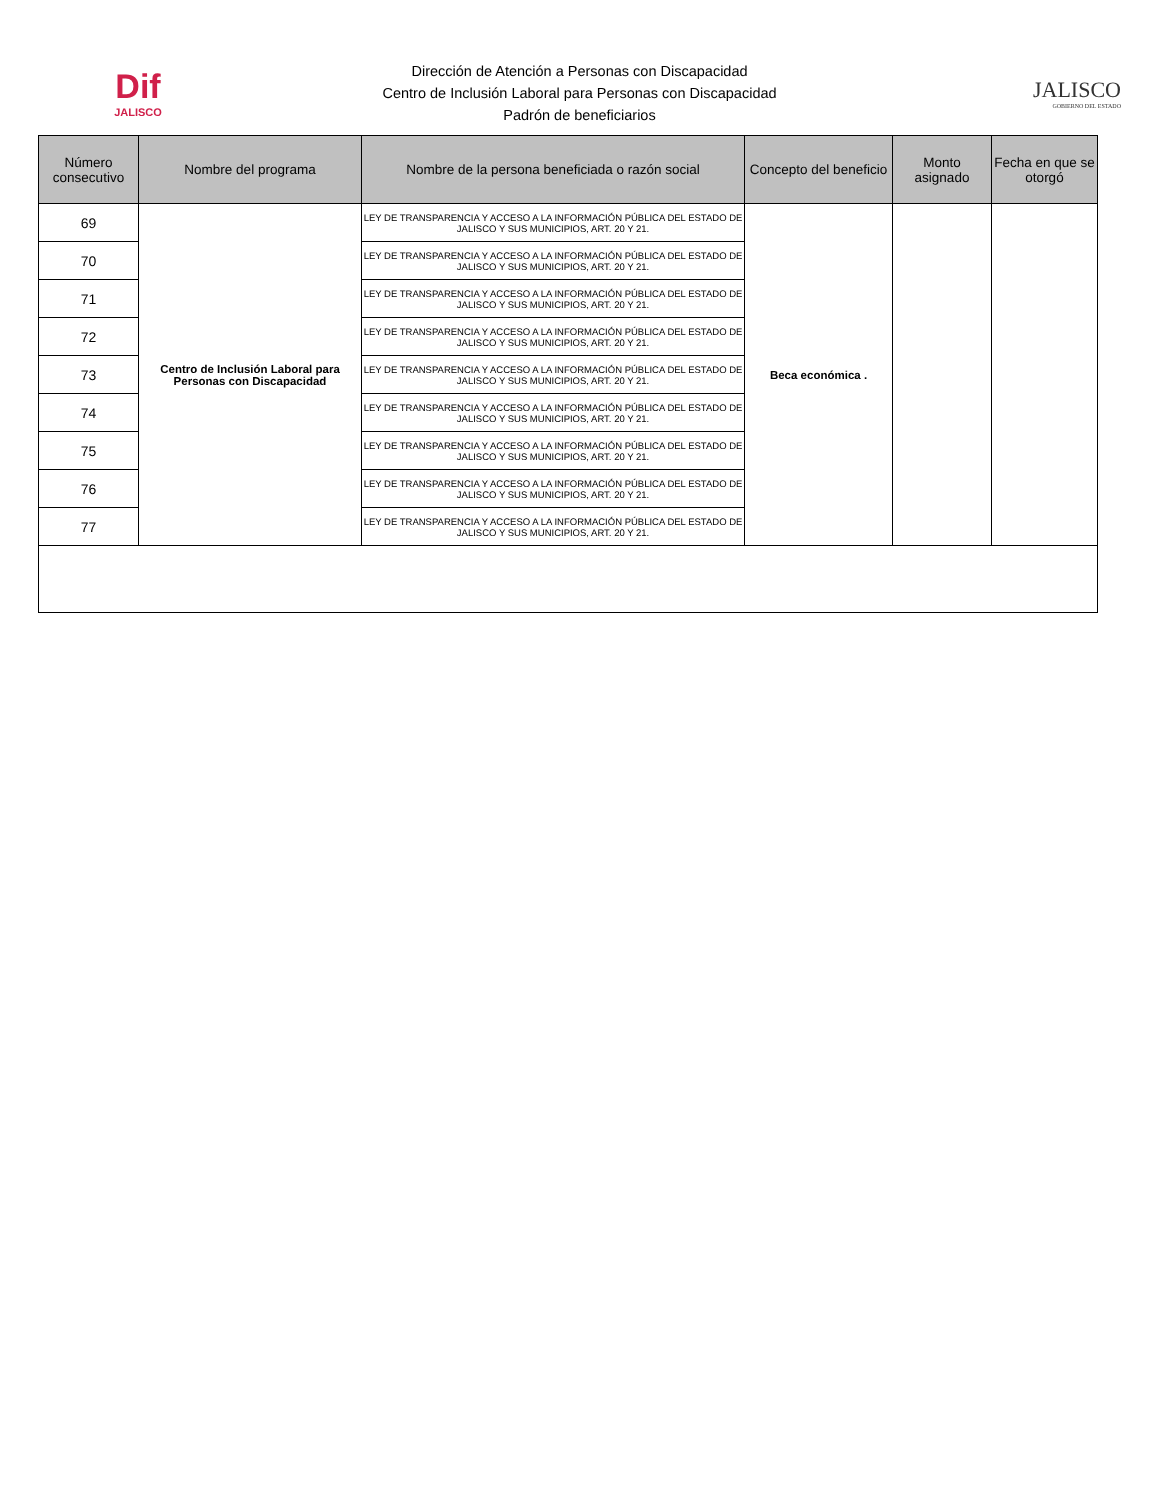Dif
JALISCO
Dirección de Atención a Personas con Discapacidad
Centro de Inclusión Laboral para Personas con Discapacidad
Padrón de beneficiarios
JALISCO
GOBIERNO DEL ESTADO
| Número consecutivo | Nombre del programa | Nombre de la persona beneficiada o razón social | Concepto del beneficio | Monto asignado | Fecha en que se otorgó |
| --- | --- | --- | --- | --- | --- |
| 69 | Centro de Inclusión Laboral para Personas con Discapacidad | LEY DE TRANSPARENCIA Y ACCESO A LA INFORMACIÓN PÚBLICA DEL ESTADO DE JALISCO Y SUS MUNICIPIOS, ART. 20 Y 21. | Beca económica . | | |
| 70 | | LEY DE TRANSPARENCIA Y ACCESO A LA INFORMACIÓN PÚBLICA DEL ESTADO DE JALISCO Y SUS MUNICIPIOS, ART. 20 Y 21. | | | |
| 71 | | LEY DE TRANSPARENCIA Y ACCESO A LA INFORMACIÓN PÚBLICA DEL ESTADO DE JALISCO Y SUS MUNICIPIOS, ART. 20 Y 21. | | | |
| 72 | | LEY DE TRANSPARENCIA Y ACCESO A LA INFORMACIÓN PÚBLICA DEL ESTADO DE JALISCO Y SUS MUNICIPIOS, ART. 20 Y 21. | | | |
| 73 | | LEY DE TRANSPARENCIA Y ACCESO A LA INFORMACIÓN PÚBLICA DEL ESTADO DE JALISCO Y SUS MUNICIPIOS, ART. 20 Y 21. | | | |
| 74 | | LEY DE TRANSPARENCIA Y ACCESO A LA INFORMACIÓN PÚBLICA DEL ESTADO DE JALISCO Y SUS MUNICIPIOS, ART. 20 Y 21. | | | |
| 75 | | LEY DE TRANSPARENCIA Y ACCESO A LA INFORMACIÓN PÚBLICA DEL ESTADO DE JALISCO Y SUS MUNICIPIOS, ART. 20 Y 21. | | | |
| 76 | | LEY DE TRANSPARENCIA Y ACCESO A LA INFORMACIÓN PÚBLICA DEL ESTADO DE JALISCO Y SUS MUNICIPIOS, ART. 20 Y 21. | | | |
| 77 | | LEY DE TRANSPARENCIA Y ACCESO A LA INFORMACIÓN PÚBLICA DEL ESTADO DE JALISCO Y SUS MUNICIPIOS, ART. 20 Y 21. | | | |